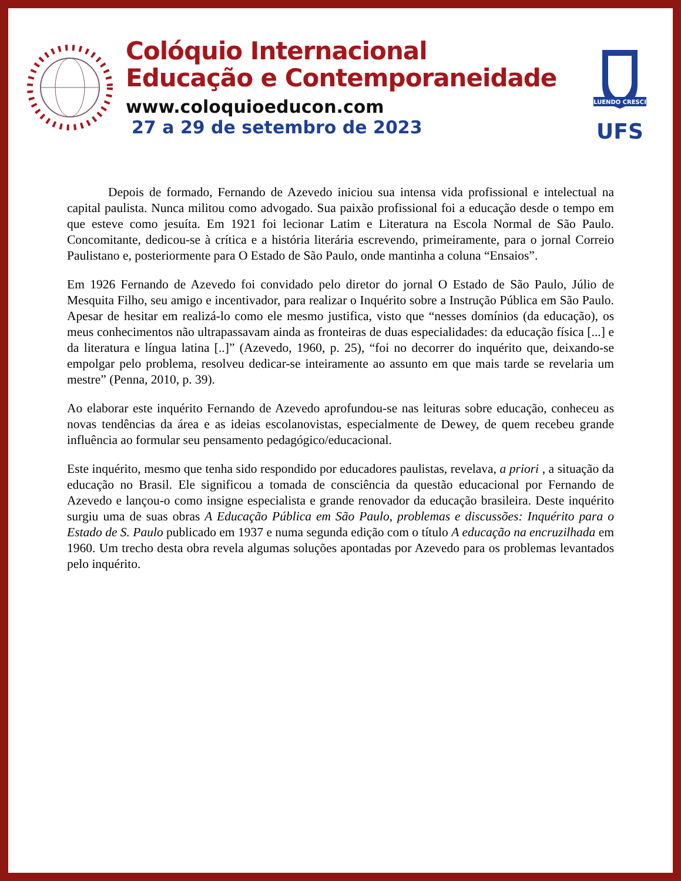Colóquio Internacional
Educação e Contemporaneidade
www.coloquioeducon.com
27 a 29 de setembro de 2023
FLUENDO CRESCIT
UFS
Depois de formado, Fernando de Azevedo iniciou sua intensa vida profissional e intelectual na capital paulista. Nunca militou como advogado. Sua paixão profissional foi a educação desde o tempo em que esteve como jesuíta. Em 1921 foi lecionar Latim e Literatura na Escola Normal de São Paulo. Concomitante, dedicou-se à crítica e a história literária escrevendo, primeiramente, para o jornal Correio Paulistano e, posteriormente para O Estado de São Paulo, onde mantinha a coluna “Ensaios”.
Em 1926 Fernando de Azevedo foi convidado pelo diretor do jornal O Estado de São Paulo, Júlio de Mesquita Filho, seu amigo e incentivador, para realizar o Inquérito sobre a Instrução Pública em São Paulo. Apesar de hesitar em realizá-lo como ele mesmo justifica, visto que “nesses domínios (da educação), os meus conhecimentos não ultrapassavam ainda as fronteiras de duas especialidades: da educação física [...] e da literatura e língua latina [..]” (Azevedo, 1960, p. 25), “foi no decorrer do inquérito que, deixando-se empolgar pelo problema, resolveu dedicar-se inteiramente ao assunto em que mais tarde se revelaria um mestre” (Penna, 2010, p. 39).
Ao elaborar este inquérito Fernando de Azevedo aprofundou-se nas leituras sobre educação, conheceu as novas tendências da área e as ideias escolanovistas, especialmente de Dewey, de quem recebeu grande influência ao formular seu pensamento pedagógico/educacional.
Este inquérito, mesmo que tenha sido respondido por educadores paulistas, revelava, a priori , a situação da educação no Brasil. Ele significou a tomada de consciência da questão educacional por Fernando de Azevedo e lançou-o como insigne especialista e grande renovador da educação brasileira. Deste inquérito surgiu uma de suas obras A Educação Pública em São Paulo, problemas e discussões: Inquérito para o Estado de S. Paulo publicado em 1937 e numa segunda edição com o título A educação na encruzilhada em 1960. Um trecho desta obra revela algumas soluções apontadas por Azevedo para os problemas levantados pelo inquérito.